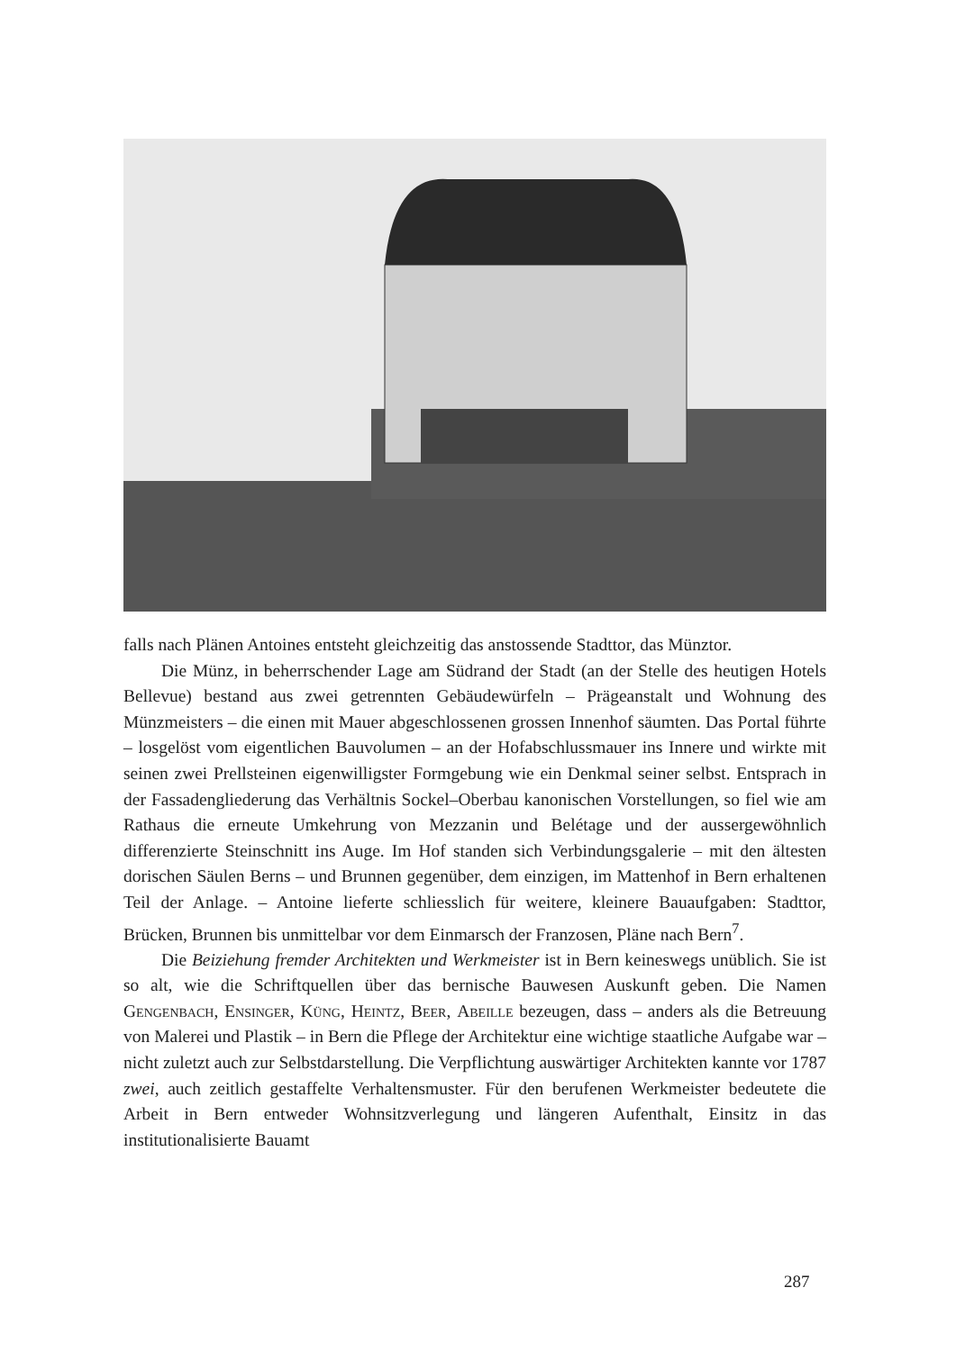falls nach Plänen Antoines entsteht gleichzeitig das anstossende Stadttor, das Münztor.
Die Münz, in beherrschender Lage am Südrand der Stadt (an der Stelle des heutigen Hotels Bellevue) bestand aus zwei getrennten Gebäudewürfeln – Prägeanstalt und Wohnung des Münzmeisters – die einen mit Mauer abgeschlossenen grossen Innenhof säumten. Das Portal führte – losgelöst vom eigentlichen Bauvolumen – an der Hofabschlussmauer ins Innere und wirkte mit seinen zwei Prellsteinen eigenwilligster Formgebung wie ein Denkmal seiner selbst. Entsprach in der Fassadengliederung das Verhältnis Sockel–Oberbau kanonischen Vorstellungen, so fiel wie am Rathaus die erneute Umkehrung von Mezzanin und Belétage und der aussergewöhnlich differenzierte Steinschnitt ins Auge. Im Hof standen sich Verbindungsgalerie – mit den ältesten dorischen Säulen Berns – und Brunnen gegenüber, dem einzigen, im Mattenhof in Bern erhaltenen Teil der Anlage. – Antoine lieferte schliesslich für weitere, kleinere Bauaufgaben: Stadttor, Brücken, Brunnen bis unmittelbar vor dem Einmarsch der Franzosen, Pläne nach Bern<sup>7</sup>.
Die Beiziehung fremder Architekten und Werkmeister ist in Bern keineswegs unüblich. Sie ist so alt, wie die Schriftquellen über das bernische Bauwesen Auskunft geben. Die Namen Gengenbach, Ensinger, Küng, Heintz, Beer, Abeille bezeugen, dass – anders als die Betreuung von Malerei und Plastik – in Bern die Pflege der Architektur eine wichtige staatliche Aufgabe war – nicht zuletzt auch zur Selbstdarstellung. Die Verpflichtung auswärtiger Architekten kannte vor 1787 zwei, auch zeitlich gestaffelte Verhaltensmuster. Für den berufenen Werkmeister bedeutete die Arbeit in Bern entweder Wohnsitzverlegung und längeren Aufenthalt, Einsitz in das institutionalisierte Bauamt
287